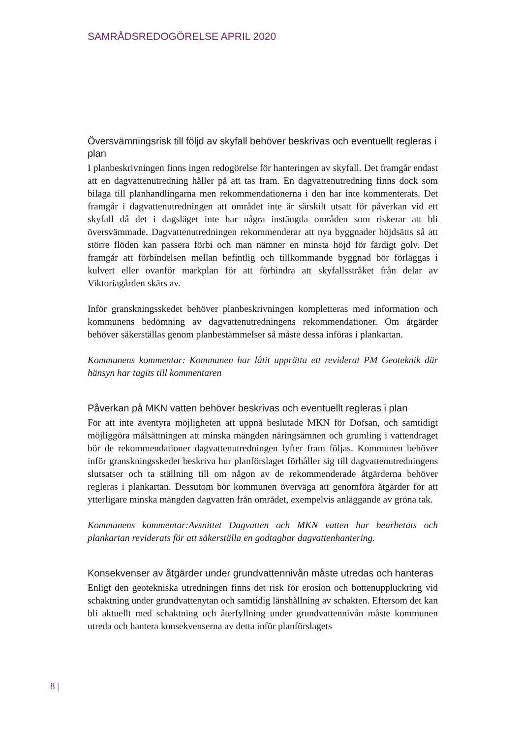SAMRÅDSREDOGÖRELSE APRIL 2020
Översvämningsrisk till följd av skyfall behöver beskrivas och eventuellt regleras i plan
I planbeskrivningen finns ingen redogörelse för hanteringen av skyfall. Det framgår endast att en dagvattenutredning håller på att tas fram. En dagvattenutredning finns dock som bilaga till planhandlingarna men rekommendationerna i den har inte kommenterats. Det framgår i dagvattenutredningen att området inte är särskilt utsatt för påverkan vid ett skyfall då det i dagsläget inte har några instängda områden som riskerar att bli översvämmade. Dagvattenutredningen rekommenderar att nya byggnader höjdsätts så att större flöden kan passera förbi och man nämner en minsta höjd för färdigt golv. Det framgår att förbindelsen mellan befintlig och tillkommande byggnad bör förläggas i kulvert eller ovanför markplan för att förhindra att skyfallsstråket från delar av Viktoriagården skärs av.
Inför granskningsskedet behöver planbeskrivningen kompletteras med information och kommunens bedömning av dagvattenutredningens rekommendationer. Om åtgärder behöver säkerställas genom planbestämmelser så måste dessa införas i plankartan.
Kommunens kommentar: Kommunen har låtit upprätta ett reviderat PM Geoteknik där hänsyn har tagits till kommentaren
Påverkan på MKN vatten behöver beskrivas och eventuellt regleras i plan
För att inte äventyra möjligheten att uppnå beslutade MKN för Dofsan, och samtidigt möjliggöra målsättningen att minska mängden näringsämnen och grumling i vattendraget bör de rekommendationer dagvattenutredningen lyfter fram följas. Kommunen behöver inför granskningsskedet beskriva hur planförslaget förhåller sig till dagvattenutredningens slutsatser och ta ställning till om någon av de rekommenderade åtgärderna behöver regleras i plankartan. Dessutom bör kommunen överväga att genomföra åtgärder för att ytterligare minska mängden dagvatten från området, exempelvis anläggande av gröna tak.
Kommunens kommentar:Avsnittet Dagvatten och MKN vatten har bearbetats och plankartan reviderats för att säkerställa en godtagbar dagvattenhantering.
Konsekvenser av åtgärder under grundvattennivån måste utredas och hanteras
Enligt den geotekniska utredningen finns det risk för erosion och bottenuppluckring vid schaktning under grundvattenytan och samtidig länshållning av schakten. Eftersom det kan bli aktuellt med schaktning och återfyllning under grundvattennivån måste kommunen utreda och hantera konsekvenserna av detta inför planförslagets
8 |